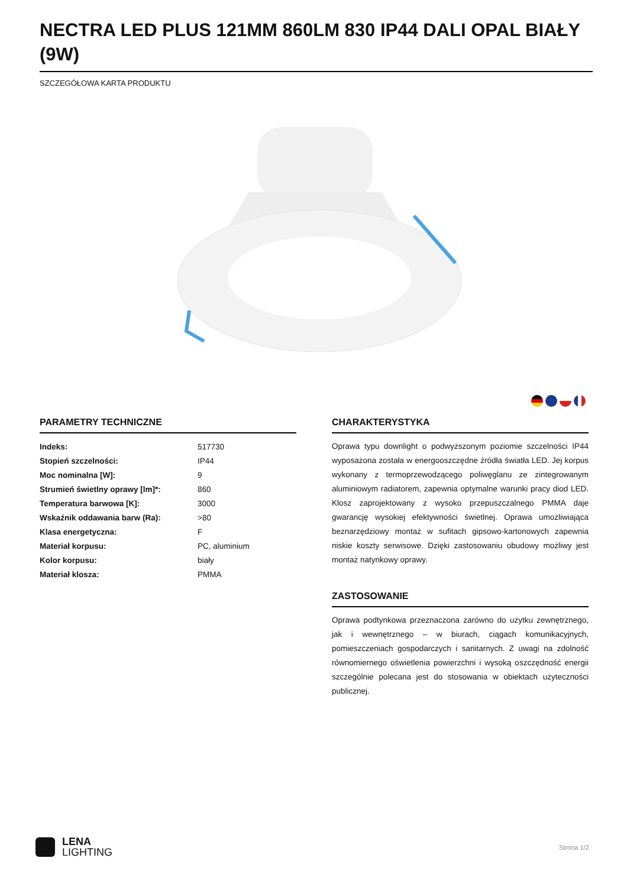NECTRA LED PLUS 121MM 860LM 830 IP44 DALI OPAL BIAŁY (9W)
SZCZEGÓŁOWA KARTA PRODUKTU
PARAMETRY TECHNICZNE
| Indeks: | 517730 |
| Stopień szczelności: | IP44 |
| Moc nominalna [W]: | 9 |
| Strumień świetlny oprawy [lm]*: | 860 |
| Temperatura barwowa [K]: | 3000 |
| Wskaźnik oddawania barw (Ra): | >80 |
| Klasa energetyczna: | F |
| Materiał korpusu: | PC, aluminium |
| Kolor korpusu: | biały |
| Materiał klosza: | PMMA |
CHARAKTERYSTYKA
Oprawa typu downlight o podwyższonym poziomie szczelności IP44 wyposażona została w energooszczędne źródła światła LED. Jej korpus wykonany z termoprzewodzącego poliwęglanu ze zintegrowanym aluminiowym radiatorem, zapewnia optymalne warunki pracy diod LED. Klosz zaprojektowany z wysoko przepuszczalnego PMMA daje gwarancję wysokiej efektywności świetlnej. Oprawa umożliwiająca beznarzędziowy montaż w sufitach gipsowo-kartonowych zapewnia niskie koszty serwisowe. Dzięki zastosowaniu obudowy możliwy jest montaż natynkowy oprawy.
ZASTOSOWANIE
Oprawa podtynkowa przeznaczona zarówno do użytku zewnętrznego, jak i wewnętrznego – w biurach, ciągach komunikacyjnych, pomieszczeniach gospodarczych i sanitarnych. Z uwagi na zdolność równomiernego oświetlenia powierzchni i wysoką oszczędność energii szczególnie polecana jest do stosowania w obiektach użyteczności publicznej.
LENA
LIGHTING
Strona 1/2